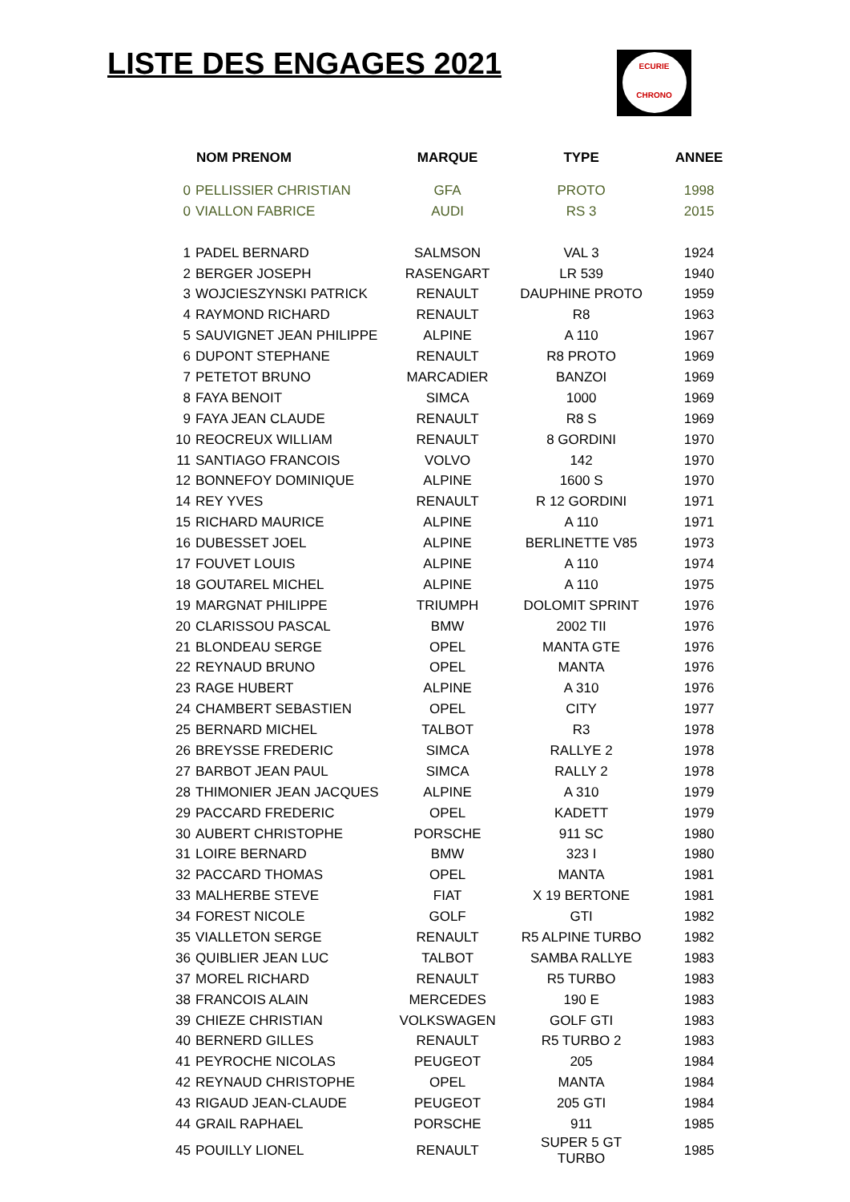LISTE DES ENGAGES 2021
ECURIE
CHRONO
| | NOM PRENOM | MARQUE | TYPE | ANNEE |
| --- | --- | --- | --- | --- |
| 0 | PELLISSIER CHRISTIAN | GFA | PROTO | 1998 |
| 0 | VIALLON FABRICE | AUDI | RS 3 | 2015 |
| 1 | PADEL BERNARD | SALMSON | VAL 3 | 1924 |
| 2 | BERGER JOSEPH | RASENGART | LR 539 | 1940 |
| 3 | WOJCIESZYNSKI PATRICK | RENAULT | DAUPHINE PROTO | 1959 |
| 4 | RAYMOND RICHARD | RENAULT | R8 | 1963 |
| 5 | SAUVIGNET JEAN PHILIPPE | ALPINE | A 110 | 1967 |
| 6 | DUPONT STEPHANE | RENAULT | R8 PROTO | 1969 |
| 7 | PETETOT BRUNO | MARCADIER | BANZOI | 1969 |
| 8 | FAYA BENOIT | SIMCA | 1000 | 1969 |
| 9 | FAYA JEAN CLAUDE | RENAULT | R8 S | 1969 |
| 10 | REOCREUX WILLIAM | RENAULT | 8 GORDINI | 1970 |
| 11 | SANTIAGO FRANCOIS | VOLVO | 142 | 1970 |
| 12 | BONNEFOY DOMINIQUE | ALPINE | 1600 S | 1970 |
| 14 | REY YVES | RENAULT | R 12 GORDINI | 1971 |
| 15 | RICHARD MAURICE | ALPINE | A 110 | 1971 |
| 16 | DUBESSET JOEL | ALPINE | BERLINETTE V85 | 1973 |
| 17 | FOUVET LOUIS | ALPINE | A 110 | 1974 |
| 18 | GOUTAREL MICHEL | ALPINE | A 110 | 1975 |
| 19 | MARGNAT PHILIPPE | TRIUMPH | DOLOMIT SPRINT | 1976 |
| 20 | CLARISSOU PASCAL | BMW | 2002 TII | 1976 |
| 21 | BLONDEAU SERGE | OPEL | MANTA GTE | 1976 |
| 22 | REYNAUD BRUNO | OPEL | MANTA | 1976 |
| 23 | RAGE HUBERT | ALPINE | A 310 | 1976 |
| 24 | CHAMBERT SEBASTIEN | OPEL | CITY | 1977 |
| 25 | BERNARD MICHEL | TALBOT | R3 | 1978 |
| 26 | BREYSSE FREDERIC | SIMCA | RALLYE 2 | 1978 |
| 27 | BARBOT JEAN PAUL | SIMCA | RALLY 2 | 1978 |
| 28 | THIMONIER JEAN JACQUES | ALPINE | A 310 | 1979 |
| 29 | PACCARD FREDERIC | OPEL | KADETT | 1979 |
| 30 | AUBERT CHRISTOPHE | PORSCHE | 911 SC | 1980 |
| 31 | LOIRE BERNARD | BMW | 323 I | 1980 |
| 32 | PACCARD THOMAS | OPEL | MANTA | 1981 |
| 33 | MALHERBE STEVE | FIAT | X 19 BERTONE | 1981 |
| 34 | FOREST NICOLE | GOLF | GTI | 1982 |
| 35 | VIALLETON SERGE | RENAULT | R5 ALPINE TURBO | 1982 |
| 36 | QUIBLIER JEAN LUC | TALBOT | SAMBA RALLYE | 1983 |
| 37 | MOREL RICHARD | RENAULT | R5 TURBO | 1983 |
| 38 | FRANCOIS ALAIN | MERCEDES | 190 E | 1983 |
| 39 | CHIEZE CHRISTIAN | VOLKSWAGEN | GOLF GTI | 1983 |
| 40 | BERNERD GILLES | RENAULT | R5 TURBO 2 | 1983 |
| 41 | PEYROCHE NICOLAS | PEUGEOT | 205 | 1984 |
| 42 | REYNAUD CHRISTOPHE | OPEL | MANTA | 1984 |
| 43 | RIGAUD JEAN-CLAUDE | PEUGEOT | 205 GTI | 1984 |
| 44 | GRAIL RAPHAEL | PORSCHE | 911 | 1985 |
| 45 | POUILLY LIONEL | RENAULT | SUPER 5 GT TURBO | 1985 |